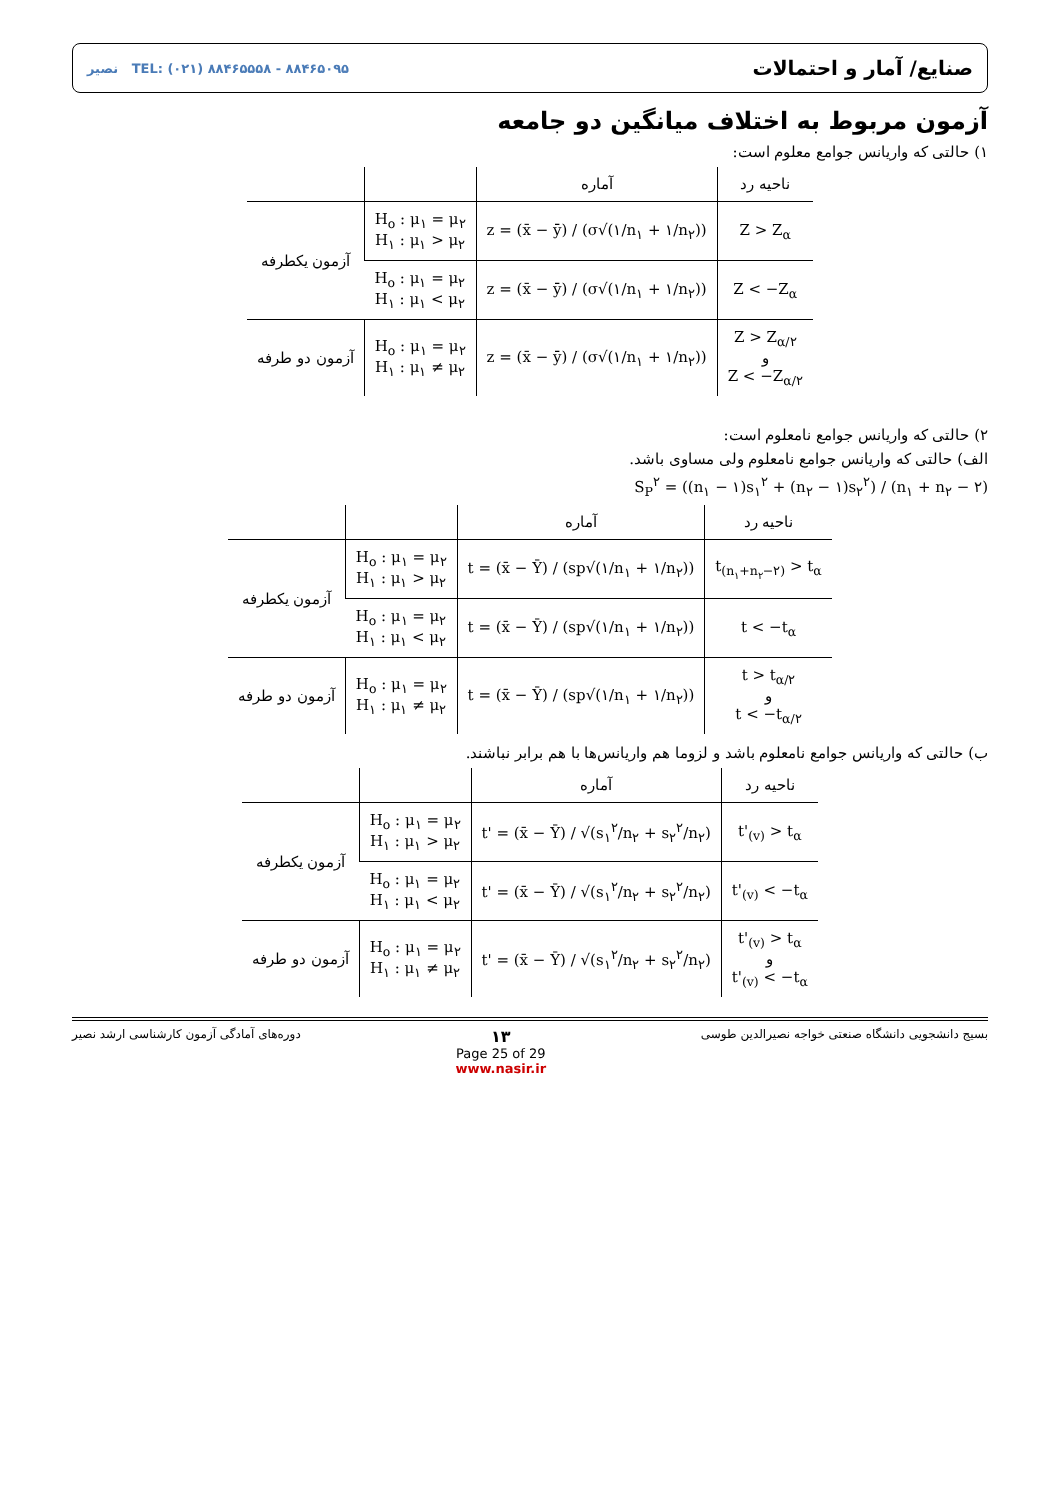صنایع/ آمار و احتمالات نصیر TEL: (۰۲۱) ۸۸۴۶۵۵۵۸ - ۸۸۴۶۵۰۹۵
آزمون مربوط به اختلاف میانگین دو جامعه
۱) حالتی که واریانس جوامع معلوم است:
| ناحیه رد | آماره | | |
| --- | --- | --- | --- |
| Z > Z<sub>α</sub> | z = (x̄ − ȳ) / (σ√(۱/n<sub>۱</sub> + ۱/n<sub>۲</sub>)) | H<sub>o</sub> : μ<sub>۱</sub> = μ<sub>۲</sub> H<sub>۱</sub> : μ<sub>۱</sub> > μ<sub>۲</sub> | آزمون یکطرفه |
| Z < −Z<sub>α</sub> | z = (x̄ − ȳ) / (σ√(۱/n<sub>۱</sub> + ۱/n<sub>۲</sub>)) | H<sub>o</sub> : μ<sub>۱</sub> = μ<sub>۲</sub> H<sub>۱</sub> : μ<sub>۱</sub> < μ<sub>۲</sub> | |
| Z > Z<sub>α/۲</sub> و Z < −Z<sub>α/۲</sub> | z = (x̄ − ȳ) / (σ√(۱/n<sub>۱</sub> + ۱/n<sub>۲</sub>)) | H<sub>o</sub> : μ<sub>۱</sub> = μ<sub>۲</sub> H<sub>۱</sub> : μ<sub>۱</sub> ≠ μ<sub>۲</sub> | آزمون دو طرفه |
۲) حالتی که واریانس جوامع نامعلوم است:
الف) حالتی که واریانس جوامع نامعلوم ولی مساوی باشد.
S<sub>P</sub><sup>۲</sup> = ((n<sub>۱</sub> − ۱)s<sub>۱</sub><sup>۲</sup> + (n<sub>۲</sub> − ۱)s<sub>۲</sub><sup>۲</sup>) / (n<sub>۱</sub> + n<sub>۲</sub> − ۲)
| ناحیه رد | آماره | | |
| --- | --- | --- | --- |
| t<sub>(n<sub>۱</sub>+n<sub>۲</sub>−۲)</sub> > t<sub>α</sub> | t = (x̄ − Ȳ) / (sp√(۱/n<sub>۱</sub> + ۱/n<sub>۲</sub>)) | H<sub>o</sub> : μ<sub>۱</sub> = μ<sub>۲</sub> H<sub>۱</sub> : μ<sub>۱</sub> > μ<sub>۲</sub> | آزمون یکطرفه |
| t < −t<sub>α</sub> | t = (x̄ − Ȳ) / (sp√(۱/n<sub>۱</sub> + ۱/n<sub>۲</sub>)) | H<sub>o</sub> : μ<sub>۱</sub> = μ<sub>۲</sub> H<sub>۱</sub> : μ<sub>۱</sub> < μ<sub>۲</sub> | |
| t > t<sub>α/۲</sub> و t < −t<sub>α/۲</sub> | t = (x̄ − Ȳ) / (sp√(۱/n<sub>۱</sub> + ۱/n<sub>۲</sub>)) | H<sub>o</sub> : μ<sub>۱</sub> = μ<sub>۲</sub> H<sub>۱</sub> : μ<sub>۱</sub> ≠ μ<sub>۲</sub> | آزمون دو طرفه |
ب) حالتی که واریانس جوامع نامعلوم باشد و لزوما هم واریانس‌ها با هم برابر نباشند.
| ناحیه رد | آماره | | |
| --- | --- | --- | --- |
| t'<sub>(v)</sub> > t<sub>α</sub> | t' = (x̄ − Ȳ) / √(s<sub>۱</sub><sup>۲</sup>/n<sub>۲</sub> + s<sub>۲</sub><sup>۲</sup>/n<sub>۲</sub>) | H<sub>o</sub> : μ<sub>۱</sub> = μ<sub>۲</sub> H<sub>۱</sub> : μ<sub>۱</sub> > μ<sub>۲</sub> | آزمون یکطرفه |
| t'<sub>(v)</sub> < −t<sub>α</sub> | t' = (x̄ − Ȳ) / √(s<sub>۱</sub><sup>۲</sup>/n<sub>۲</sub> + s<sub>۲</sub><sup>۲</sup>/n<sub>۲</sub>) | H<sub>o</sub> : μ<sub>۱</sub> = μ<sub>۲</sub> H<sub>۱</sub> : μ<sub>۱</sub> < μ<sub>۲</sub> | |
| t'<sub>(v)</sub> > t<sub>α</sub> و t'<sub>(v)</sub> < −t<sub>α</sub> | t' = (x̄ − Ȳ) / √(s<sub>۱</sub><sup>۲</sup>/n<sub>۲</sub> + s<sub>۲</sub><sup>۲</sup>/n<sub>۲</sub>) | H<sub>o</sub> : μ<sub>۱</sub> = μ<sub>۲</sub> H<sub>۱</sub> : μ<sub>۱</sub> ≠ μ<sub>۲</sub> | آزمون دو طرفه |
بسیج دانشجویی دانشگاه صنعتی خواجه نصیرالدین طوسی ۱۳
Page 25 of 29
www.nasir.ir دوره‌های آمادگی آزمون کارشناسی ارشد نصیر